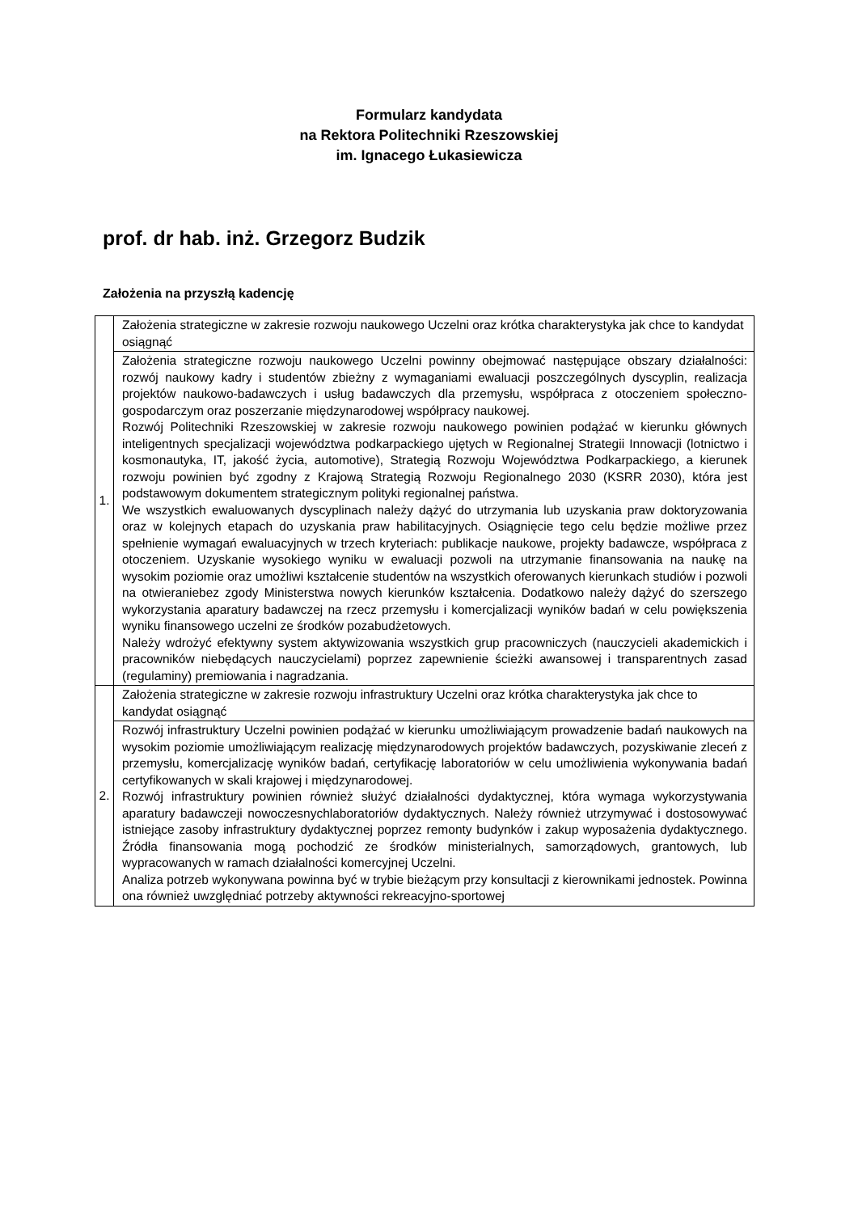Formularz kandydata
na Rektora Politechniki Rzeszowskiej
im. Ignacego Łukasiewicza
prof. dr hab. inż. Grzegorz Budzik
Założenia na przyszłą kadencję
| 1. | Założenia strategiczne w zakresie rozwoju naukowego Uczelni oraz krótka charakterystyka jak chce to kandydat osiągnąć |
| | Założenia strategiczne rozwoju naukowego Uczelni powinny obejmować następujące obszary działalności: rozwój naukowy kadry i studentów zbieżny z wymaganiami ewaluacji poszczególnych dyscyplin, realizacja projektów naukowo-badawczych i usług badawczych dla przemysłu, współpraca z otoczeniem społeczno-gospodarczym oraz poszerzanie międzynarodowej współpracy naukowej. Rozwój Politechniki Rzeszowskiej w zakresie rozwoju naukowego powinien podążać w kierunku głównych inteligentnych specjalizacji województwa podkarpackiego ujętych w Regionalnej Strategii Innowacji (lotnictwo i kosmonautyka, IT, jakość życia, automotive), Strategią Rozwoju Województwa Podkarpackiego, a kierunek rozwoju powinien być zgodny z Krajową Strategią Rozwoju Regionalnego 2030 (KSRR 2030), która jest podstawowym dokumentem strategicznym polityki regionalnej państwa. We wszystkich ewaluowanych dyscyplinach należy dążyć do utrzymania lub uzyskania praw doktoryzowania oraz w kolejnych etapach do uzyskania praw habilitacyjnych. Osiągnięcie tego celu będzie możliwe przez spełnienie wymagań ewaluacyjnych w trzech kryteriach: publikacje naukowe, projekty badawcze, współpraca z otoczeniem. Uzyskanie wysokiego wyniku w ewaluacji pozwoli na utrzymanie finansowania na naukę na wysokim poziomie oraz umożliwi kształcenie studentów na wszystkich oferowanych kierunkach studiów i pozwoli na otwieraniebez zgody Ministerstwa nowych kierunków kształcenia. Dodatkowo należy dążyć do szerszego wykorzystania aparatury badawczej na rzecz przemysłu i komercjalizacji wyników badań w celu powiększenia wyniku finansowego uczelni ze środków pozabudżetowych. Należy wdrożyć efektywny system aktywizowania wszystkich grup pracowniczych (nauczycieli akademickich i pracowników niebędących nauczycielami) poprzez zapewnienie ścieżki awansowej i transparentnych zasad (regulaminy) premiowania i nagradzania. |
| 2. | Założenia strategiczne w zakresie rozwoju infrastruktury Uczelni oraz krótka charakterystyka jak chce to kandydat osiągnąć |
| | Rozwój infrastruktury Uczelni powinien podążać w kierunku umożliwiającym prowadzenie badań naukowych na wysokim poziomie umożliwiającym realizację międzynarodowych projektów badawczych, pozyskiwanie zleceń z przemysłu, komercjalizację wyników badań, certyfikację laboratoriów w celu umożliwienia wykonywania badań certyfikowanych w skali krajowej i międzynarodowej. Rozwój infrastruktury powinien również służyć działalności dydaktycznej, która wymaga wykorzystywania aparatury badawczeji nowoczesnychlaboratoriów dydaktycznych. Należy również utrzymywać i dostosowywać istniejące zasoby infrastruktury dydaktycznej poprzez remonty budynków i zakup wyposażenia dydaktycznego. Źródła finansowania mogą pochodzić ze środków ministerialnych, samorządowych, grantowych, lub wypracowanych w ramach działalności komercyjnej Uczelni. Analiza potrzeb wykonywana powinna być w trybie bieżącym przy konsultacji z kierownikami jednostek. Powinna ona również uwzględniać potrzeby aktywności rekreacyjno-sportowej |